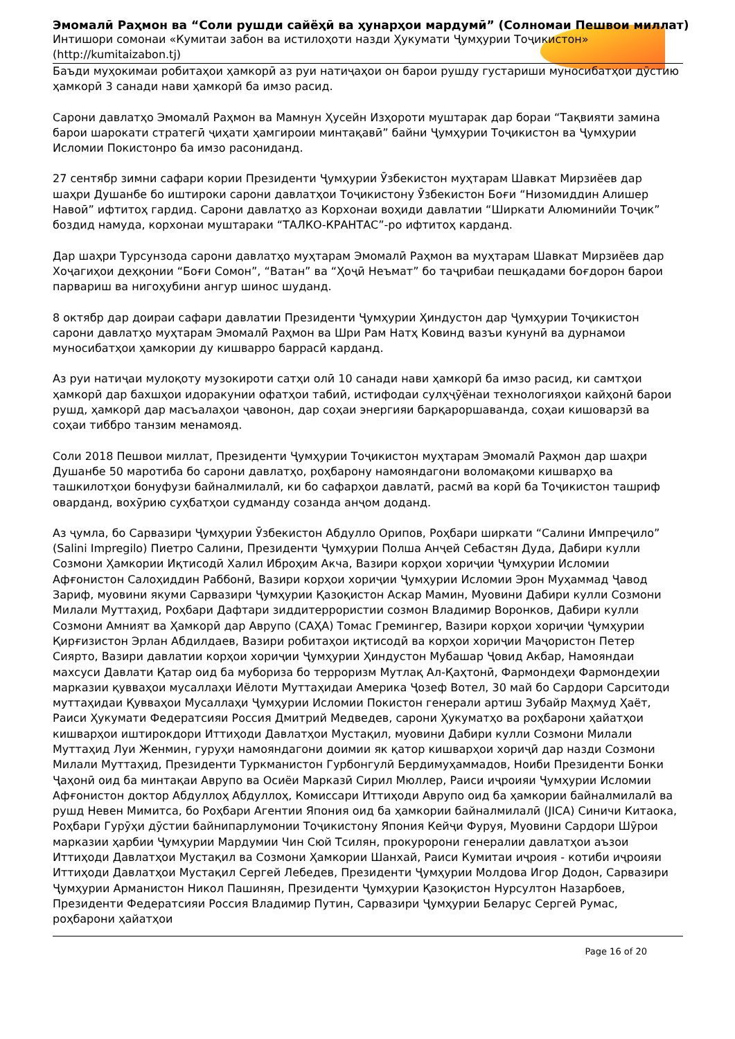Эмомалӣ Раҳмон ва “Соли рушди сайёҳӣ ва ҳунарҳои мардумӣ” (Солномаи Пешвои миллат)
Интишори сомонаи «Кумитаи забон ва истилоҳоти назди Ҳукумати Ҷумҳурии Тоҷикистон»
(http://kumitaizabon.tj)
Баъди муҳокимаи робитаҳои ҳамкорӣ аз руи натиҷаҳои он барои рушду густариши муносибатҳои дӯстию ҳамкорӣ 3 санади нави ҳамкорӣ ба имзо расид.
Сарони давлатҳо Эмомалӣ Раҳмон ва Мамнун Ҳусейн Изҳороти муштарак дар бораи “Тақвияти замина барои шарокати стратегӣ ҷиҳати ҳамгироии минтақавӣ” байни Ҷумҳурии Тоҷикистон ва Ҷумҳурии Исломии Покистонро ба имзо расониданд.
27 сентябр зимни сафари кории Президенти Ҷумҳурии Ӯзбекистон муҳтарам Шавкат Мирзиёев дар шаҳри Душанбе бо иштироки сарони давлатҳои Тоҷикистону Ӯзбекистон Боғи “Низомиддин Алишер Навоӣ” ифтитоҳ гардид. Сарони давлатҳо аз Корхонаи воҳиди давлатии “Ширкати Алюминийи Тоҷик” боздид намуда, корхонаи муштараки “ТАЛКО-КРАНТАС”-ро ифтитоҳ карданд.
Дар шаҳри Турсунзода сарони давлатҳо муҳтарам Эмомалӣ Раҳмон ва муҳтарам Шавкат Мирзиёев дар Хоҷагиҳои деҳқонии “Боғи Сомон”, “Ватан” ва “Ҳоҷӣ Неъмат” бо таҷрибаи пешқадами боғдорон барои парвариш ва нигоҳубини ангур шинос шуданд.
8 октябр дар доираи сафари давлатии Президенти Ҷумҳурии Ҳиндустон дар Ҷумҳурии Тоҷикистон сарони давлатҳо муҳтарам Эмомалӣ Раҳмон ва Шри Рам Натҳ Ковинд вазъи кунунӣ ва дурнамои муносибатҳои ҳамкории ду кишварро баррасӣ карданд.
Аз руи натиҷаи мулоқоту музокироти сатҳи олӣ 10 санади нави ҳамкорӣ ба имзо расид, ки самтҳои ҳамкорӣ дар бахшҳои идоракунии офатҳои табиӣ, истифодаи сулҳҷӯёнаи технологияҳои кайҳонӣ барои рушд, ҳамкорӣ дар масъалаҳои ҷавонон, дар соҳаи энергияи барқароршаванда, соҳаи кишоварзӣ ва соҳаи тиббро танзим менамояд.
Соли 2018 Пешвои миллат, Президенти Ҷумҳурии Тоҷикистон муҳтарам Эмомалӣ Раҳмон дар шаҳри Душанбе 50 маротиба бо сарони давлатҳо, роҳбарону намояндагони воломақоми кишварҳо ва ташкилотҳои бонуфузи байналмилалӣ, ки бо сафарҳои давлатӣ, расмӣ ва корӣ ба Тоҷикистон ташриф оварданд, вохӯрию суҳбатҳои судманду созанда анҷом доданд.
Аз ҷумла, бо Сарвазири Ҷумҳурии Ӯзбекистон Абдулло Орипов, Роҳбари ширкати “Салини Импреҷило” (Salini Impregilo) Пиетро Салини, Президенти Ҷумҳурии Полша Анҷей Себастян Дуда, Дабири кулли Созмони Ҳамкории Иқтисодӣ Халил Иброҳим Акча, Вазири корҳои хориҷии Ҷумҳурии Исломии Афғонистон Салоҳиддин Раббонӣ, Вазири корҳои хориҷии Ҷумҳурии Исломии Эрон Муҳаммад Ҷавод Зариф, муовини якуми Сарвазири Ҷумҳурии Қазоқистон Аскар Мамин, Муовини Дабири кулли Созмони Милали Муттаҳид, Роҳбари Дафтари зиддитеррористии созмон Владимир Воронков, Дабири кулли Созмони Амният ва Ҳамкорӣ дар Аврупо (САҲА) Томас Гремингер, Вазири корҳои хориҷии Ҷумҳурии Қирғизистон Эрлан Абдилдаев, Вазири робитаҳои иқтисодӣ ва корҳои хориҷии Маҷористон Петер Сиярто, Вазири давлатии корҳои хориҷии Ҷумҳурии Ҳиндустон Мубашар Ҷовид Акбар, Намояндаи махсуси Давлати Қатар оид ба мубориза бо терроризм Мутлақ Ал-Қаҳтонӣ, Фармондеҳи Фармондеҳии марказии қувваҳои мусаллаҳи Иёлоти Муттаҳидаи Америка Ҷозеф Вотел, 30 май бо Сардори Сарситоди муттаҳидаи Қувваҳои Мусаллаҳи Ҷумҳурии Исломии Покистон генерали артиш Зубайр Маҳмуд Ҳаёт, Раиси Ҳукумати Федератсияи Россия Дмитрий Медведев, сарони Ҳукуматҳо ва роҳбарони ҳайатҳои кишварҳои иштирокдори Иттиҳоди Давлатҳои Мустақил, муовини Дабири кулли Созмони Милали Муттаҳид Луи Женмин, гуруҳи намояндагони доимии як қатор кишварҳои хориҷӣ дар назди Созмони Милали Муттаҳид, Президенти Туркманистон Гурбонгулӣ Бердимуҳаммадов, Ноиби Президенти Бонки Ҷаҳонӣ оид ба минтақаи Аврупо ва Осиёи Марказӣ Сирил Мюллер, Раиси иҷроияи Ҷумҳурии Исломии Афғонистон доктор Абдуллоҳ Абдуллоҳ, Комиссари Иттиҳоди Аврупо оид ба ҳамкории байналмилалӣ ва рушд Невен Мимитса, бо Роҳбари Агентии Япония оид ба ҳамкории байналмилалӣ (JICA) Синичи Китаока, Роҳбари Гурӯҳи дӯстии байнипарлумонии Тоҷикистону Япония Кейҷи Фуруя, Муовини Сардори Шӯрои марказии ҳарбии Ҷумҳурии Мардумии Чин Сюй Тсилян, прокуророни генералии давлатҳои аъзои Иттиҳоди Давлатҳои Мустақил ва Созмони Ҳамкории Шанхай, Раиси Кумитаи иҷроия - котиби иҷроияи Иттиҳоди Давлатҳои Мустақил Сергей Лебедев, Президенти Ҷумҳурии Молдова Игор Додон, Сарвазири Ҷумҳурии Арманистон Никол Пашинян, Президенти Ҷумҳурии Қазоқистон Нурсултон Назарбоев, Президенти Федератсияи Россия Владимир Путин, Сарвазири Ҷумҳурии Беларус Сергей Румас, роҳбарони ҳайатҳои
Page 16 of 20